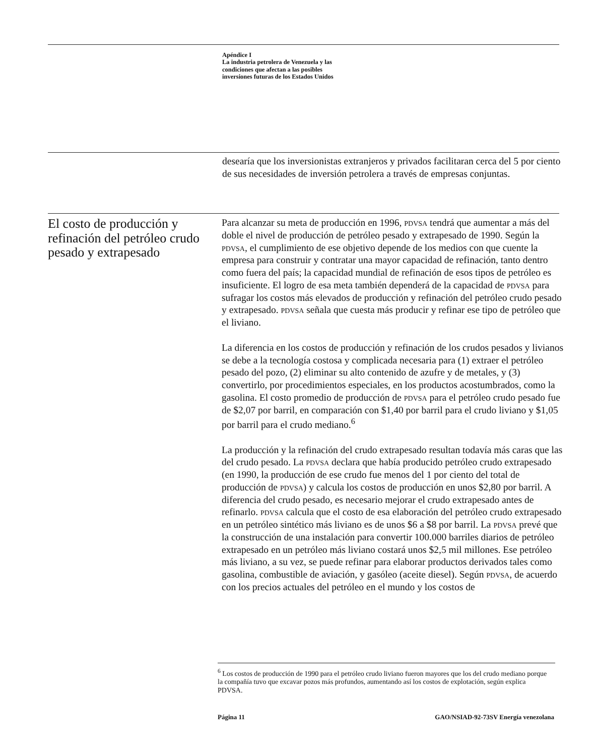Apéndice I
La industria petrolera de Venezuela y las
condiciones que afectan a las posibles
inversiones futuras de los Estados Unidos
desearía que los inversionistas extranjeros y privados facilitaran cerca del 5 por ciento de sus necesidades de inversión petrolera a través de empresas conjuntas.
El costo de producción y refinación del petróleo crudo pesado y extrapesado
Para alcanzar su meta de producción en 1996, PDVSA tendrá que aumentar a más del doble el nivel de producción de petróleo pesado y extrapesado de 1990. Según la PDVSA, el cumplimiento de ese objetivo depende de los medios con que cuente la empresa para construir y contratar una mayor capacidad de refinación, tanto dentro como fuera del país; la capacidad mundial de refinación de esos tipos de petróleo es insuficiente. El logro de esa meta también dependerá de la capacidad de PDVSA para sufragar los costos más elevados de producción y refinación del petróleo crudo pesado y extrapesado. PDVSA señala que cuesta más producir y refinar ese tipo de petróleo que el liviano.
La diferencia en los costos de producción y refinación de los crudos pesados y livianos se debe a la tecnología costosa y complicada necesaria para (1) extraer el petróleo pesado del pozo, (2) eliminar su alto contenido de azufre y de metales, y (3) convertirlo, por procedimientos especiales, en los productos acostumbrados, como la gasolina. El costo promedio de producción de PDVSA para el petróleo crudo pesado fue de $2,07 por barril, en comparación con $1,40 por barril para el crudo liviano y $1,05 por barril para el crudo mediano.<sup>6</sup>
La producción y la refinación del crudo extrapesado resultan todavía más caras que las del crudo pesado. La PDVSA declara que había producido petróleo crudo extrapesado (en 1990, la producción de ese crudo fue menos del 1 por ciento del total de producción de PDVSA) y calcula los costos de producción en unos $2,80 por barril. A diferencia del crudo pesado, es necesario mejorar el crudo extrapesado antes de refinarlo. PDVSA calcula que el costo de esa elaboración del petróleo crudo extrapesado en un petróleo sintético más liviano es de unos $6 a $8 por barril. La PDVSA prevé que la construcción de una instalación para convertir 100.000 barriles diarios de petróleo extrapesado en un petróleo más liviano costará unos $2,5 mil millones. Ese petróleo más liviano, a su vez, se puede refinar para elaborar productos derivados tales como gasolina, combustible de aviación, y gasóleo (aceite diesel). Según PDVSA, de acuerdo con los precios actuales del petróleo en el mundo y los costos de
<sup>6</sup> Los costos de producción de 1990 para el petróleo crudo liviano fueron mayores que los del crudo mediano porque la compañía tuvo que excavar pozos más profundos, aumentando así los costos de explotación, según explica PDVSA.
Página 11 GAO/NSIAD-92-73SV Energía venezolana